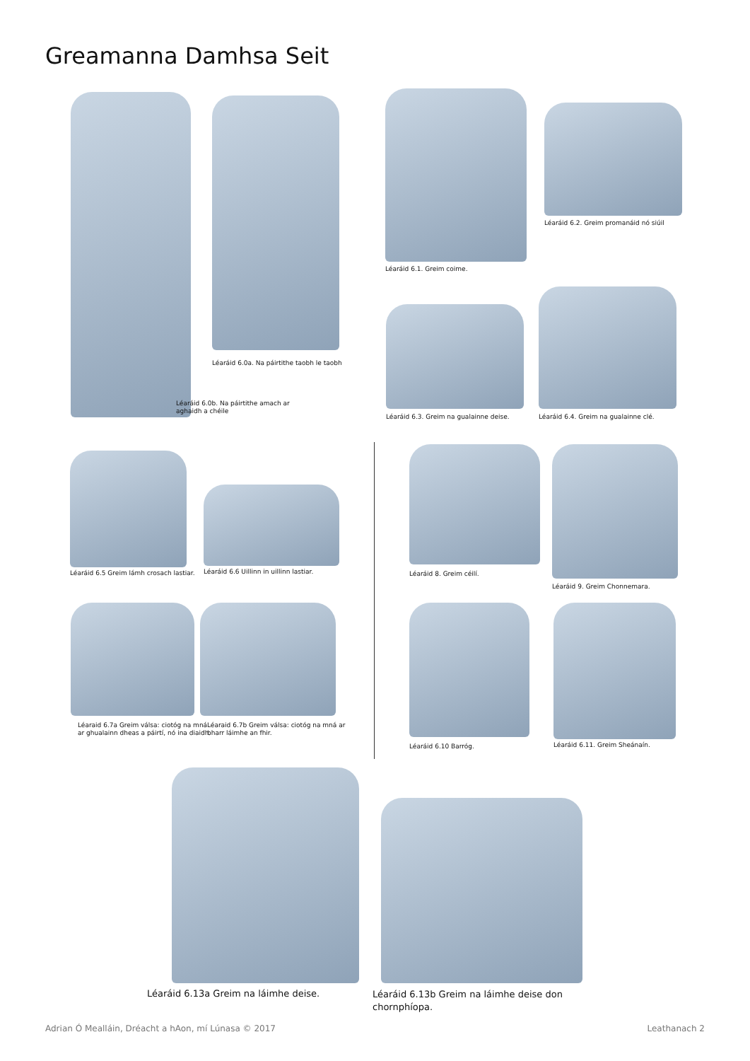Greamanna Damhsa Seit
Léaráid 6.0a. Na páirtithe taobh le taobh
Léaráid 6.0b. Na páirtithe amach ar
aghaidh a chéile
Léaráid 6.1. Greim coime.
Léaráid 6.2. Greim promanáid nó siúil
Léaráid 6.3. Greim na gualainne deise.
Léaráid 6.4. Greim na gualainne clé.
Léaráid 6.5 Greim lámh crosach lastiar.
Léaráid 6.6 Uillinn in uillinn lastiar.
Léaraid 6.7a Greim válsa: ciotóg na mná
ar ghualainn dheas a páirtí, nó ina diaidh.
Léaraid 6.7b Greim válsa: ciotóg na mná ar
bharr láimhe an fhir.
Léaráid 8. Greim céilí. Léaráid 9. Greim Chonnemara.
Léaráid 6.10 Barróg. Léaráid 6.11. Greim Sheánaín.
Léaráid 6.13a Greim na láimhe deise.
Léaráid 6.13b Greim na láimhe deise don
chornphíopa.
Adrian Ó Mealláin, Dréacht a hAon, mí Lúnasa © 2017
Leathanach 2